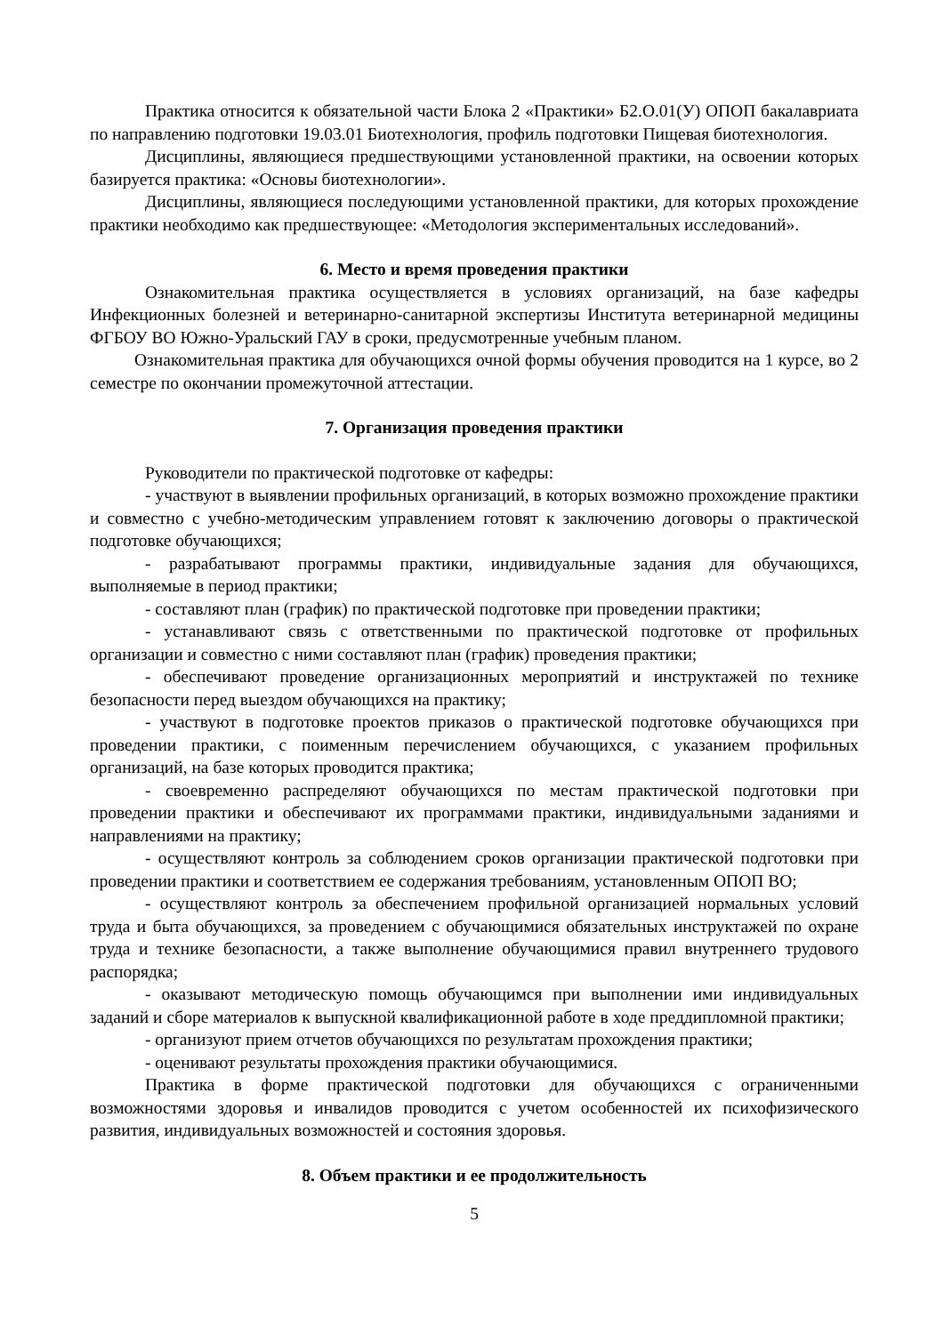Практика относится к обязательной части Блока 2 «Практики» Б2.О.01(У) ОПОП бакалавриата по направлению подготовки 19.03.01 Биотехнология, профиль подготовки Пищевая биотехнология.
Дисциплины, являющиеся предшествующими установленной практики, на освоении которых базируется практика: «Основы биотехнологии».
Дисциплины, являющиеся последующими установленной практики, для которых прохождение практики необходимо как предшествующее: «Методология экспериментальных исследований».
6. Место и время проведения практики
Ознакомительная практика осуществляется в условиях организаций, на базе кафедры Инфекционных болезней и ветеринарно-санитарной экспертизы Института ветеринарной медицины ФГБОУ ВО Южно-Уральский ГАУ в сроки, предусмотренные учебным планом.
Ознакомительная практика для обучающихся очной формы обучения проводится на 1 курсе, во 2 семестре по окончании промежуточной аттестации.
7. Организация проведения практики
Руководители по практической подготовке от кафедры:
- участвуют в выявлении профильных организаций, в которых возможно прохождение практики и совместно с учебно-методическим управлением готовят к заключению договоры о практической подготовке обучающихся;
- разрабатывают программы практики, индивидуальные задания для обучающихся, выполняемые в период практики;
- составляют план (график) по практической подготовке при проведении практики;
- устанавливают связь с ответственными по практической подготовке от профильных организации и совместно с ними составляют план (график) проведения практики;
- обеспечивают проведение организационных мероприятий и инструктажей по технике безопасности перед выездом обучающихся на практику;
- участвуют в подготовке проектов приказов о практической подготовке обучающихся при проведении практики, с поименным перечислением обучающихся, с указанием профильных организаций, на базе которых проводится практика;
- своевременно распределяют обучающихся по местам практической подготовки при проведении практики и обеспечивают их программами практики, индивидуальными заданиями и направлениями на практику;
- осуществляют контроль за соблюдением сроков организации практической подготовки при проведении практики и соответствием ее содержания требованиям, установленным ОПОП ВО;
- осуществляют контроль за обеспечением профильной организацией нормальных условий труда и быта обучающихся, за проведением с обучающимися обязательных инструктажей по охране труда и технике безопасности, а также выполнение обучающимися правил внутреннего трудового распорядка;
- оказывают методическую помощь обучающимся при выполнении ими индивидуальных заданий и сборе материалов к выпускной квалификационной работе в ходе преддипломной практики;
- организуют прием отчетов обучающихся по результатам прохождения практики;
- оценивают результаты прохождения практики обучающимися.
Практика в форме практической подготовки для обучающихся с ограниченными возможностями здоровья и инвалидов проводится с учетом особенностей их психофизического развития, индивидуальных возможностей и состояния здоровья.
8. Объем практики и ее продолжительность
5